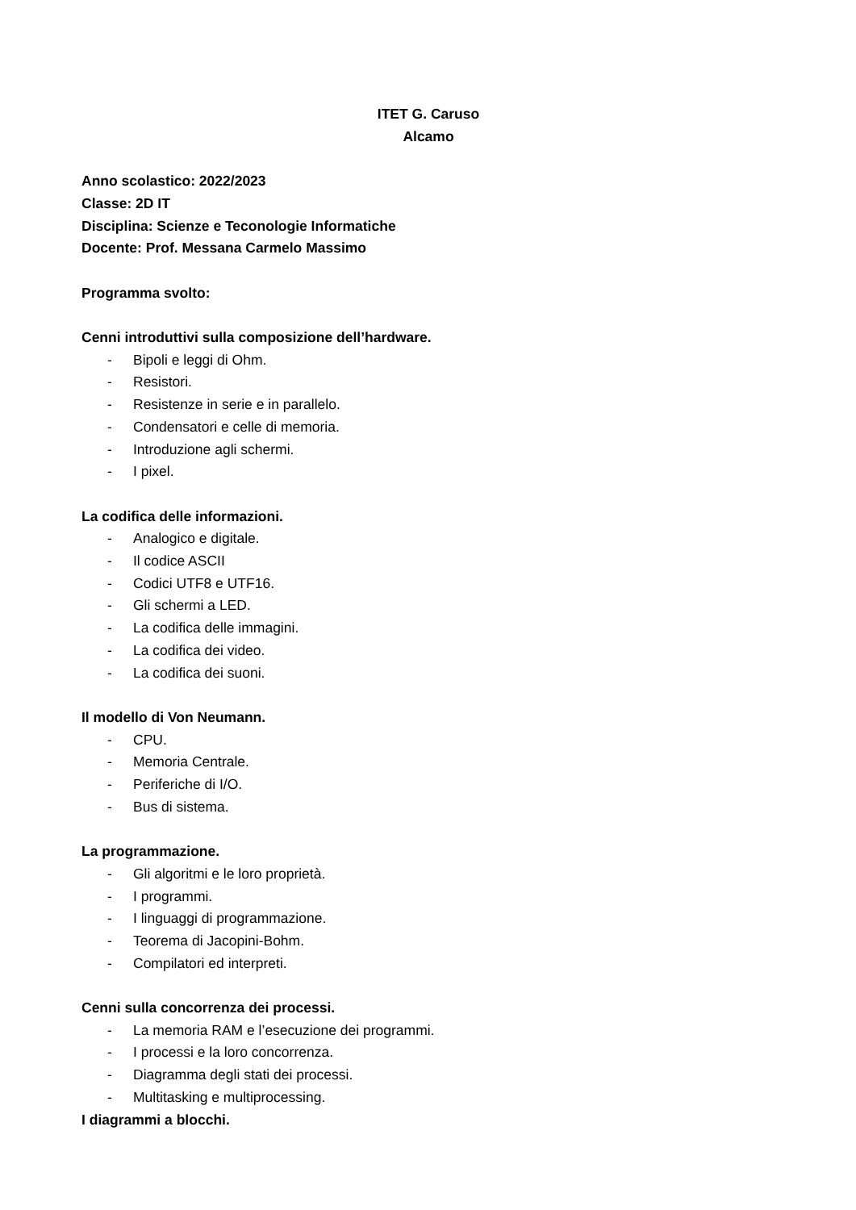ITET G. Caruso
Alcamo
Anno scolastico: 2022/2023
Classe: 2D IT
Disciplina: Scienze e Teconologie Informatiche
Docente: Prof. Messana Carmelo Massimo
Programma svolto:
Cenni introduttivi sulla composizione dell’hardware.
- Bipoli e leggi di Ohm.
- Resistori.
- Resistenze in serie e in parallelo.
- Condensatori e celle di memoria.
- Introduzione agli schermi.
- I pixel.
La codifica delle informazioni.
- Analogico e digitale.
- Il codice ASCII
- Codici UTF8 e UTF16.
- Gli schermi a LED.
- La codifica delle immagini.
- La codifica dei video.
- La codifica dei suoni.
Il modello di Von Neumann.
- CPU.
- Memoria Centrale.
- Periferiche di I/O.
- Bus di sistema.
La programmazione.
- Gli algoritmi e le loro proprietà.
- I programmi.
- I linguaggi di programmazione.
- Teorema di Jacopini-Bohm.
- Compilatori ed interpreti.
Cenni sulla concorrenza dei processi.
- La memoria RAM e l’esecuzione dei programmi.
- I processi e la loro concorrenza.
- Diagramma degli stati dei processi.
- Multitasking e multiprocessing.
I diagrammi a blocchi.